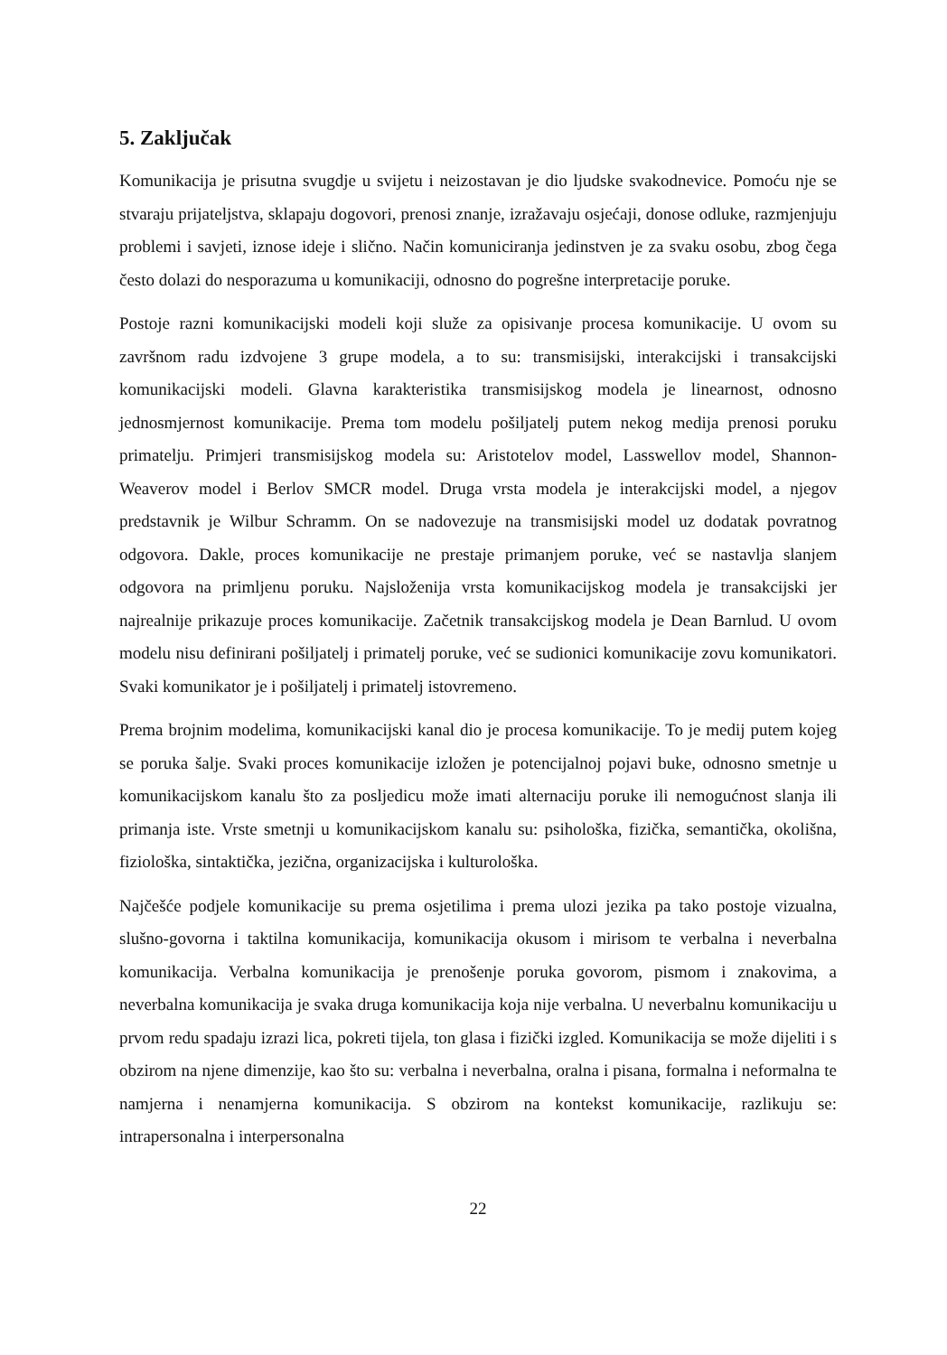5. Zaključak
Komunikacija je prisutna svugdje u svijetu i neizostavan je dio ljudske svakodnevice. Pomoću nje se stvaraju prijateljstva, sklapaju dogovori, prenosi znanje, izražavaju osjećaji, donose odluke, razmjenjuju problemi i savjeti, iznose ideje i slično. Način komuniciranja jedinstven je za svaku osobu, zbog čega često dolazi do nesporazuma u komunikaciji, odnosno do pogrešne interpretacije poruke.
Postoje razni komunikacijski modeli koji služe za opisivanje procesa komunikacije. U ovom su završnom radu izdvojene 3 grupe modela, a to su: transmisijski, interakcijski i transakcijski komunikacijski modeli. Glavna karakteristika transmisijskog modela je linearnost, odnosno jednosmjernost komunikacije. Prema tom modelu pošiljatelj putem nekog medija prenosi poruku primatelju. Primjeri transmisijskog modela su: Aristotelov model, Lasswellov model, Shannon-Weaverov model i Berlov SMCR model. Druga vrsta modela je interakcijski model, a njegov predstavnik je Wilbur Schramm. On se nadovezuje na transmisijski model uz dodatak povratnog odgovora. Dakle, proces komunikacije ne prestaje primanjem poruke, već se nastavlja slanjem odgovora na primljenu poruku. Najsloženija vrsta komunikacijskog modela je transakcijski jer najrealnije prikazuje proces komunikacije. Začetnik transakcijskog modela je Dean Barnlud. U ovom modelu nisu definirani pošiljatelj i primatelj poruke, već se sudionici komunikacije zovu komunikatori. Svaki komunikator je i pošiljatelj i primatelj istovremeno.
Prema brojnim modelima, komunikacijski kanal dio je procesa komunikacije. To je medij putem kojeg se poruka šalje. Svaki proces komunikacije izložen je potencijalnoj pojavi buke, odnosno smetnje u komunikacijskom kanalu što za posljedicu može imati alternaciju poruke ili nemogućnost slanja ili primanja iste. Vrste smetnji u komunikacijskom kanalu su: psihološka, fizička, semantička, okolišna, fiziološka, sintaktička, jezična, organizacijska i kulturološka.
Najčešće podjele komunikacije su prema osjetilima i prema ulozi jezika pa tako postoje vizualna, slušno-govorna i taktilna komunikacija, komunikacija okusom i mirisom te verbalna i neverbalna komunikacija. Verbalna komunikacija je prenošenje poruka govorom, pismom i znakovima, a neverbalna komunikacija je svaka druga komunikacija koja nije verbalna. U neverbalnu komunikaciju u prvom redu spadaju izrazi lica, pokreti tijela, ton glasa i fizički izgled. Komunikacija se može dijeliti i s obzirom na njene dimenzije, kao što su: verbalna i neverbalna, oralna i pisana, formalna i neformalna te namjerna i nenamjerna komunikacija. S obzirom na kontekst komunikacije, razlikuju se: intrapersonalna i interpersonalna
22